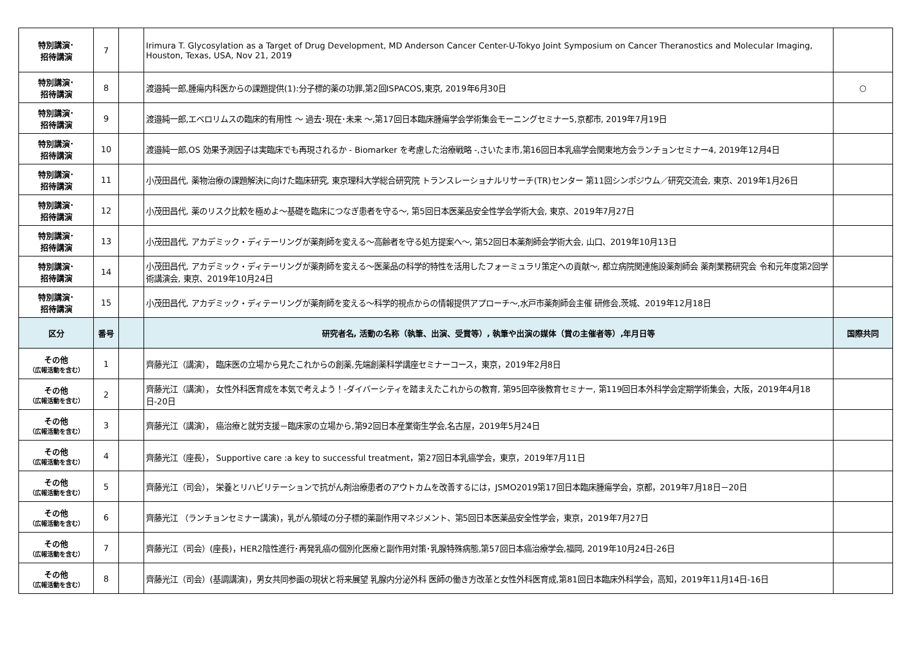| 特別講演･ 招待講演 | 7 | | Irimura T. Glycosylation as a Target of Drug Development, MD Anderson Cancer Center-U-Tokyo Joint Symposium on Cancer Theranostics and Molecular Imaging, Houston, Texas, USA, Nov 21, 2019 | |
| 特別講演･ 招待講演 | 8 | | 渡邉純一郎,腫瘍内科医からの課題提供(1):分子標的薬の功罪,第2回ISPACOS,東京, 2019年6月30日 | ○ |
| 特別講演･ 招待講演 | 9 | | 渡邉純一郎,エベロリムスの臨床的有用性 ～ 過去･現在･未来 ～,第17回日本臨床腫瘍学会学術集会モーニングセミナー5,京都市, 2019年7月19日 | |
| 特別講演･ 招待講演 | 10 | | 渡邉純一郎,OS 効果予測因子は実臨床でも再現されるか - Biomarker を考慮した治療戦略 -,さいたま市,第16回日本乳癌学会関東地方会ランチョンセミナー4, 2019年12月4日 | |
| 特別講演･ 招待講演 | 11 | | 小茂田昌代, 薬物治療の課題解決に向けた臨床研究, 東京理科大学総合研究院 トランスレーショナルリサーチ(TR)センター 第11回シンポジウム／研究交流会, 東京、2019年1月26日 | |
| 特別講演･ 招待講演 | 12 | | 小茂田昌代, 薬のリスク比較を極めよ～基礎を臨床につなぎ患者を守る～, 第5回日本医薬品安全性学会学術大会, 東京、2019年7月27日 | |
| 特別講演･ 招待講演 | 13 | | 小茂田昌代, アカデミック・ディテーリングが薬剤師を変える～高齢者を守る処方提案へ～, 第52回日本薬剤師会学術大会, 山口、2019年10月13日 | |
| 特別講演･ 招待講演 | 14 | | 小茂田昌代, アカデミック・ディテーリングが薬剤師を変える～医薬品の科学的特性を活用したフォーミュラリ策定への貢献～, 都立病院関連施設薬剤師会 薬剤業務研究会 令和元年度第2回学術講演会, 東京、2019年10月24日 | |
| 特別講演･ 招待講演 | 15 | | 小茂田昌代, アカデミック・ディテーリングが薬剤師を変える～科学的視点からの情報提供アプローチ～,水戸市薬剤師会主催 研修会,茨城、2019年12月18日 | |
| 区分 | 番号 | | 研究者名, 活動の名称（執筆、出演、受賞等）, 執筆や出演の媒体（賞の主催者等）,年月日等 | 国際共同 |
| その他 （広報活動を含む） | 1 | | 齊藤光江（講演）， 臨床医の立場から見たこれからの創薬,先端創薬科学講座セミナーコース，東京，2019年2月8日 | |
| その他 （広報活動を含む） | 2 | | 齊藤光江（講演）， 女性外科医育成を本気で考えよう！-ダイバーシティを踏まえたこれからの教育, 第95回卒後教育セミナー, 第119回日本外科学会定期学術集会，大阪，2019年4月18日-20日 | |
| その他 （広報活動を含む） | 3 | | 齊藤光江（講演）， 癌治療と就労支援－臨床家の立場から,第92回日本産業衛生学会,名古屋，2019年5月24日 | |
| その他 （広報活動を含む） | 4 | | 齊藤光江（座長）， Supportive care :a key to successful treatment，第27回日本乳癌学会，東京，2019年7月11日 | |
| その他 （広報活動を含む） | 5 | | 齊藤光江（司会）， 栄養とリハビリテーションで抗がん剤治療患者のアウトカムを改善するには，JSMO2019第17回日本臨床腫瘍学会，京都，2019年7月18日－20日 | |
| その他 （広報活動を含む） | 6 | | 齊藤光江 （ランチョンセミナー講演)，乳がん領域の分子標的薬副作用マネジメント、第5回日本医薬品安全性学会，東京，2019年7月27日 | |
| その他 （広報活動を含む） | 7 | | 齊藤光江（司会）(座長)，HER2陰性進行･再発乳癌の個別化医療と副作用対策･乳腺特殊病態,第57回日本癌治療学会,福岡, 2019年10月24日-26日 | |
| その他 （広報活動を含む） | 8 | | 齊藤光江（司会）(基調講演)，男女共同参画の現状と将来展望 乳腺内分泌外科 医師の働き方改革と女性外科医育成,第81回日本臨床外科学会，高知，2019年11月14日-16日 | |